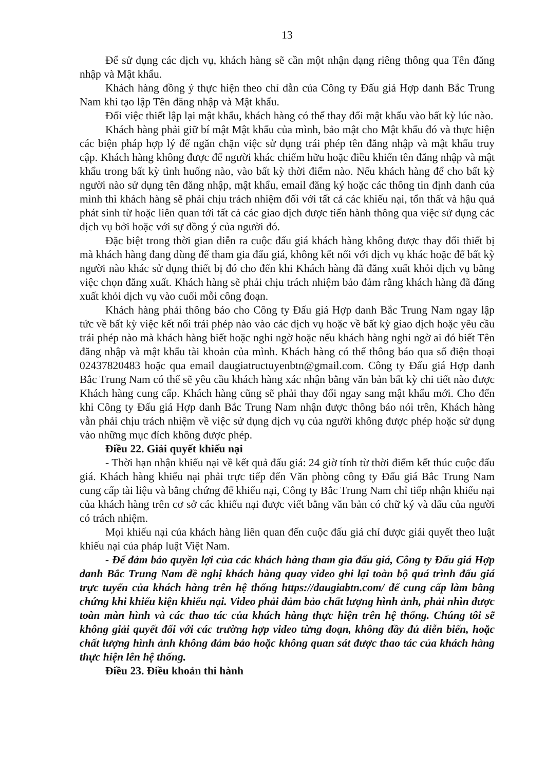13
Để sử dụng các dịch vụ, khách hàng sẽ cần một nhận dạng riêng thông qua Tên đăng nhập và Mật khẩu.
Khách hàng đồng ý thực hiện theo chỉ dẫn của Công ty Đấu giá Hợp danh Bắc Trung Nam khi tạo lập Tên đăng nhập và Mật khẩu.
Đối việc thiết lập lại mật khẩu, khách hàng có thể thay đổi mật khẩu vào bất kỳ lúc nào.
Khách hàng phải giữ bí mật Mật khẩu của mình, bảo mật cho Mật khẩu đó và thực hiện các biện pháp hợp lý để ngăn chặn việc sử dụng trái phép tên đăng nhập và mật khẩu truy cập. Khách hàng không được để người khác chiếm hữu hoặc điều khiển tên đăng nhập và mật khẩu trong bất kỳ tình huống nào, vào bất kỳ thời điểm nào. Nếu khách hàng để cho bất kỳ người nào sử dụng tên đăng nhập, mật khẩu, email đăng ký hoặc các thông tin định danh của mình thì khách hàng sẽ phải chịu trách nhiệm đối với tất cả các khiếu nại, tổn thất và hậu quả phát sinh từ hoặc liên quan tới tất cả các giao dịch được tiến hành thông qua việc sử dụng các dịch vụ bởi hoặc với sự đồng ý của người đó.
Đặc biệt trong thời gian diễn ra cuộc đấu giá khách hàng không được thay đổi thiết bị mà khách hàng đang dùng để tham gia đấu giá, không kết nối với dịch vụ khác hoặc để bất kỳ người nào khác sử dụng thiết bị đó cho đến khi Khách hàng đã đăng xuất khỏi dịch vụ bằng việc chọn đăng xuất. Khách hàng sẽ phải chịu trách nhiệm bảo đảm rằng khách hàng đã đăng xuất khỏi dịch vụ vào cuối mỗi công đoạn.
Khách hàng phải thông báo cho Công ty Đấu giá Hợp danh Bắc Trung Nam ngay lập tức về bất kỳ việc kết nối trái phép nào vào các dịch vụ hoặc về bất kỳ giao dịch hoặc yêu cầu trái phép nào mà khách hàng biết hoặc nghi ngờ hoặc nếu khách hàng nghi ngờ ai đó biết Tên đăng nhập và mật khẩu tài khoản của mình. Khách hàng có thể thông báo qua số điện thoại 02437820483 hoặc qua email daugiatructuyenbtn@gmail.com. Công ty Đấu giá Hợp danh Bắc Trung Nam có thể sẽ yêu cầu khách hàng xác nhận bằng văn bản bất kỳ chi tiết nào được Khách hàng cung cấp. Khách hàng cũng sẽ phải thay đổi ngay sang mật khẩu mới. Cho đến khi Công ty Đấu giá Hợp danh Bắc Trung Nam nhận được thông báo nói trên, Khách hàng vẫn phải chịu trách nhiệm về việc sử dụng dịch vụ của người không được phép hoặc sử dụng vào những mục đích không được phép.
Điều 22. Giải quyết khiếu nại
- Thời hạn nhận khiếu nại về kết quả đấu giá: 24 giờ tính từ thời điểm kết thúc cuộc đấu giá. Khách hàng khiếu nại phải trực tiếp đến Văn phòng công ty Đấu giá Bắc Trung Nam cung cấp tài liệu và bằng chứng để khiếu nại, Công ty Bắc Trung Nam chỉ tiếp nhận khiếu nại của khách hàng trên cơ sở các khiếu nại được viết bằng văn bản có chữ ký và dấu của người có trách nhiệm.
Mọi khiếu nại của khách hàng liên quan đến cuộc đấu giá chỉ được giải quyết theo luật khiếu nại của pháp luật Việt Nam.
- Để đảm bảo quyền lợi của các khách hàng tham gia đấu giá, Công ty Đấu giá Hợp danh Bắc Trung Nam đề nghị khách hàng quay video ghi lại toàn bộ quá trình đấu giá trực tuyến của khách hàng trên hệ thống https://daugiabtn.com/ để cung cấp làm bằng chứng khi khiếu kiện khiếu nại. Video phải đảm bảo chất lượng hình ảnh, phải nhìn được toàn màn hình và các thao tác của khách hàng thực hiện trên hệ thống. Chúng tôi sẽ không giải quyết đối với các trường hợp video từng đoạn, không đầy đủ diễn biến, hoặc chất lượng hình ảnh không đảm bảo hoặc không quan sát được thao tác của khách hàng thực hiện lên hệ thống.
Điều 23. Điều khoản thi hành